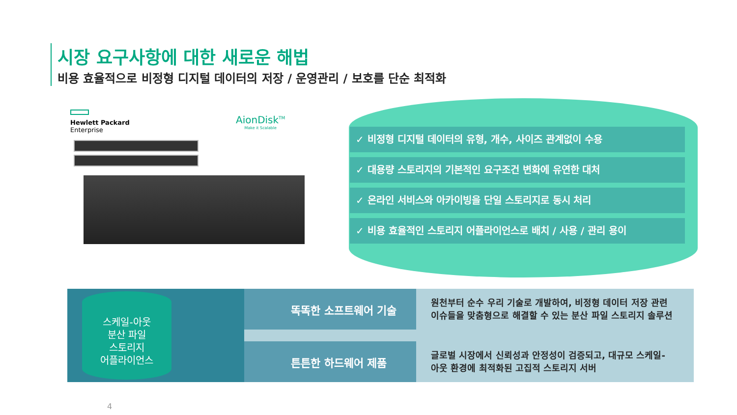시장 요구사항에 대한 새로운 해법
비용 효율적으로 비정형 디지털 데이터의 저장 / 운영관리 / 보호를 단순 최적화
Hewlett Packard
Enterprise
AionDisk<sup>TM</sup>
Make it Scalable
✓ 비정형 디지털 데이터의 유형, 개수, 사이즈 관계없이 수용
✓ 대용량 스토리지의 기본적인 요구조건 변화에 유연한 대처
✓ 온라인 서비스와 아카이빙을 단일 스토리지로 동시 처리
✓ 비용 효율적인 스토리지 어플라이언스로 배치 / 사용 / 관리 용이
스케일-아웃
분산 파일
스토리지
어플라이언스
똑똑한 소프트웨어 기술
원천부터 순수 우리 기술로 개발하여, 비정형 데이터 저장 관련
이슈들을 맞춤형으로 해결할 수 있는 분산 파일 스토리지 솔루션
튼튼한 하드웨어 제품
글로벌 시장에서 신뢰성과 안정성이 검증되고, 대규모 스케일-
아웃 환경에 최적화된 고집적 스토리지 서버
4